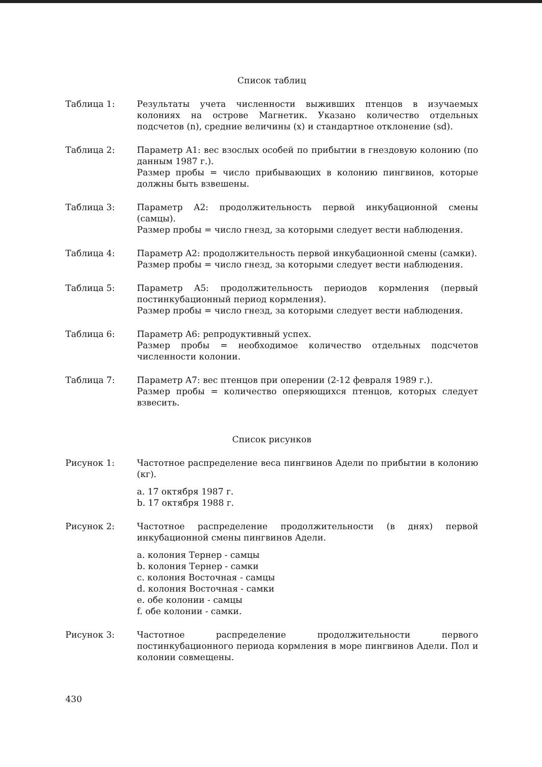Список таблиц
Таблица 1: Результаты учета численности выживших птенцов в изучаемых колониях на острове Магнетик. Указано количество отдельных подсчетов (n), средние величины (x) и стандартное отклонение (sd).
Таблица 2: Параметр A1: вес взослых особей по прибытии в гнездовую колонию (по данным 1987 г.).
Размер пробы = число прибывающих в колонию пингвинов, которые должны быть взвешены.
Таблица 3: Параметр A2: продолжительность первой инкубационной смены (самцы).
Размер пробы = число гнезд, за которыми следует вести наблюдения.
Таблица 4: Параметр A2: продолжительность первой инкубационной смены (самки).
Размер пробы = число гнезд, за которыми следует вести наблюдения.
Таблица 5: Параметр A5: продолжительность периодов кормления (первый постинкубационный период кормления).
Размер пробы = число гнезд, за которыми следует вести наблюдения.
Таблица 6: Параметр A6: репродуктивный успех.
Размер пробы = необходимое количество отдельных подсчетов численности колонии.
Таблица 7: Параметр A7: вес птенцов при оперении (2-12 февраля 1989 г.).
Размер пробы = количество оперяющихся птенцов, которых следует взвесить.
Список рисунков
Рисунок 1: Частотное распределение веса пингвинов Адели по прибытии в колонию (кг).
a. 17 октября 1987 г.
b. 17 октября 1988 г.
Рисунок 2: Частотное распределение продолжительности (в днях) первой инкубационной смены пингвинов Адели.
a. колония Тернер - самцы
b. колония Тернер - самки
c. колония Восточная - самцы
d. колония Восточная - самки
e. обе колонии - самцы
f. обе колонии - самки.
Рисунок 3: Частотное распределение продолжительности первого постинкубационного периода кормления в море пингвинов Адели. Пол и колонии совмещены.
430